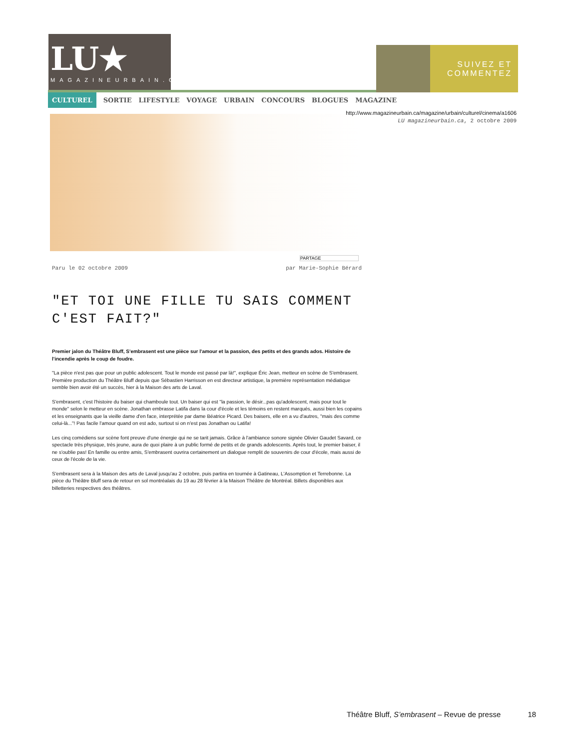LU★
MAGAZINEURBAIN.CA
SUIVEZ ET
COMMENTEZ
CULTUREL SORTIE LIFESTYLE VOYAGE URBAIN CONCOURS BLOGUES MAGAZINE
http://www.magazineurbain.ca/magazine/urbain/culturel/cinema/a1606
LU magazineurbain.ca, 2 octobre 2009
PARTAGE
Paru le 02 octobre 2009 par Marie-Sophie Bérard
"ET TOI UNE FILLE TU SAIS COMMENT C'EST FAIT?"
Premier jalon du Théâtre Bluff, S'embrasent est une pièce sur l'amour et la passion, des petits et des grands ados. Histoire de l'incendie après le coup de foudre.
"La pièce n'est pas que pour un public adolescent. Tout le monde est passé par là!", explique Éric Jean, metteur en scène de S'embrasent. Première production du Théâtre Bluff depuis que Sébastien Harrisson en est directeur artistique, la première représentation médiatique semble bien avoir été un succès, hier à la Maison des arts de Laval.
S'embrasent, c'est l'histoire du baiser qui chamboule tout. Un baiser qui est "la passion, le désir...pas qu'adolescent, mais pour tout le monde" selon le metteur en scène. Jonathan embrasse Latifa dans la cour d'école et les témoins en restent marqués, aussi bien les copains et les enseignants que la vieille dame d'en face, interprétée par dame Béatrice Picard. Des baisers, elle en a vu d'autres, "mais des comme celui-là..."! Pas facile l'amour quand on est ado, surtout si on n'est pas Jonathan ou Latifa!
Les cinq comédiens sur scène font preuve d'une énergie qui ne se tarit jamais. Grâce à l'ambiance sonore signée Olivier Gaudet Savard, ce spectacle très physique, très jeune, aura de quoi plaire à un public formé de petits et de grands adolescents. Après tout, le premier baiser, il ne s'oublie pas! En famille ou entre amis, S'embrasent ouvrira certainement un dialogue remplit de souvenirs de cour d'école, mais aussi de ceux de l'école de la vie.
S'embrasent sera à la Maison des arts de Laval jusqu'au 2 octobre, puis partira en tournée à Gatineau, L'Assomption et Terrebonne. La pièce du Théâtre Bluff sera de retour en sol montréalais du 19 au 28 février à la Maison Théâtre de Montréal. Billets disponibles aux billetteries respectives des théâtres.
Théâtre Bluff, S’embrasent – Revue de presse 18